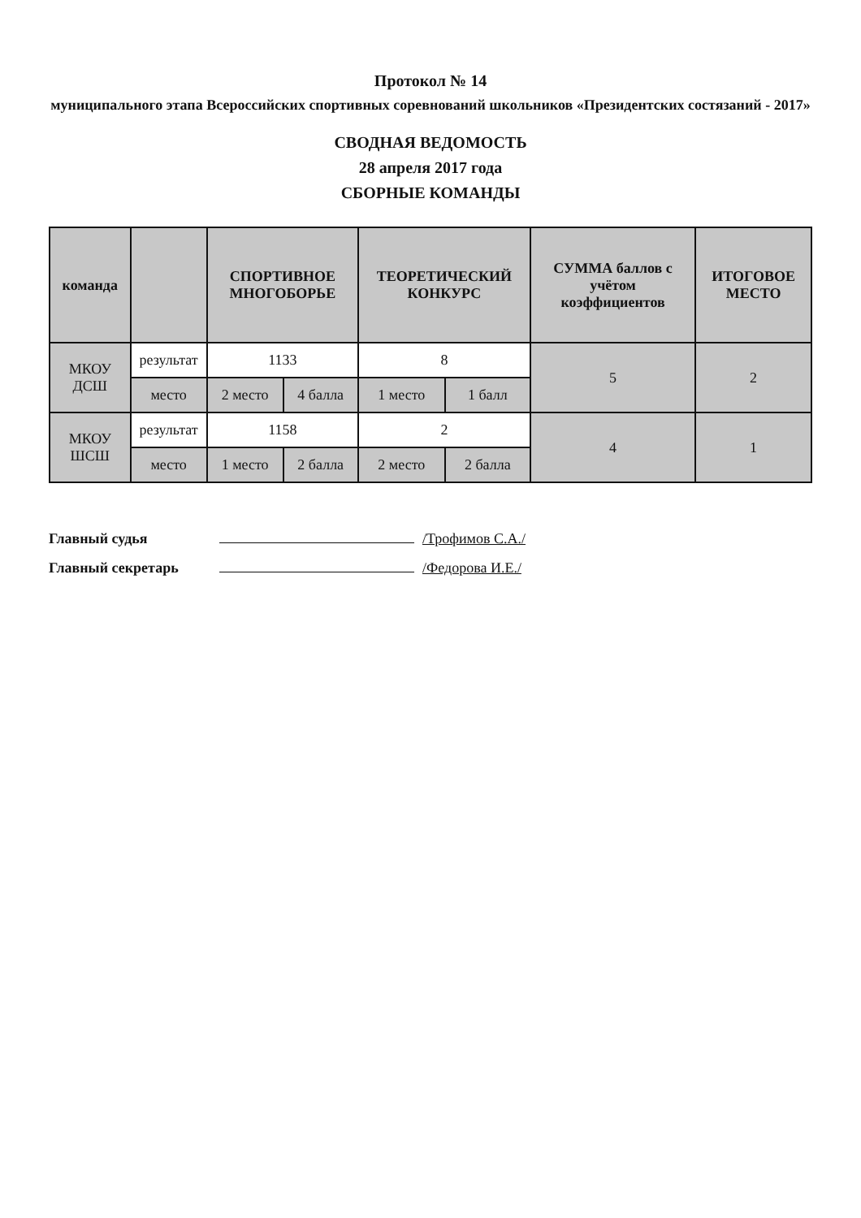Протокол № 14
муниципального этапа Всероссийских спортивных соревнований школьников «Президентских состязаний - 2017»
СВОДНАЯ ВЕДОМОСТЬ
28 апреля 2017 года
СБОРНЫЕ КОМАНДЫ
| команда | | СПОРТИВНОЕ МНОГОБОРЬЕ | | ТЕОРЕТИЧЕСКИЙ КОНКУРС | | СУММА баллов с учётом коэффициентов | ИТОГОВОЕ МЕСТО |
| --- | --- | --- | --- | --- | --- | --- | --- |
| МКОУ ДСШ | результат | 1133 | | 8 | | 5 | 2 |
| | место | 2 место | 4 балла | 1 место | 1 балл | | |
| МКОУ ШСШ | результат | 1158 | | 2 | | 4 | 1 |
| | место | 1 место | 2 балла | 2 место | 2 балла | | |
Главный судья /Трофимов С.А./
Главный секретарь /Федорова И.Е./